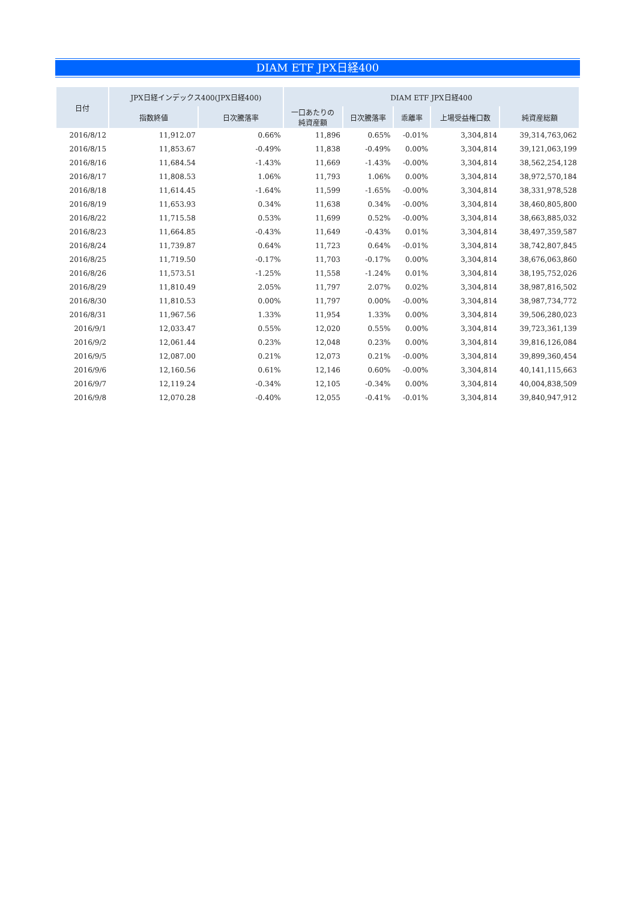DIAM ETF JPX日経400
| 日付 | JPX日経インデックス400(JPX日経400) | | DIAM ETF JPX日経400 | | | | |
| --- | --- | --- | --- | --- | --- | --- | --- |
| | 指数終値 | 日次騰落率 | 一口あたりの 純資産額 | 日次騰落率 | 乖離率 | 上場受益権口数 | 純資産総額 |
| 2016/8/12 | 11,912.07 | 0.66% | 11,896 | 0.65% | -0.01% | 3,304,814 | 39,314,763,062 |
| 2016/8/15 | 11,853.67 | -0.49% | 11,838 | -0.49% | 0.00% | 3,304,814 | 39,121,063,199 |
| 2016/8/16 | 11,684.54 | -1.43% | 11,669 | -1.43% | -0.00% | 3,304,814 | 38,562,254,128 |
| 2016/8/17 | 11,808.53 | 1.06% | 11,793 | 1.06% | 0.00% | 3,304,814 | 38,972,570,184 |
| 2016/8/18 | 11,614.45 | -1.64% | 11,599 | -1.65% | -0.00% | 3,304,814 | 38,331,978,528 |
| 2016/8/19 | 11,653.93 | 0.34% | 11,638 | 0.34% | -0.00% | 3,304,814 | 38,460,805,800 |
| 2016/8/22 | 11,715.58 | 0.53% | 11,699 | 0.52% | -0.00% | 3,304,814 | 38,663,885,032 |
| 2016/8/23 | 11,664.85 | -0.43% | 11,649 | -0.43% | 0.01% | 3,304,814 | 38,497,359,587 |
| 2016/8/24 | 11,739.87 | 0.64% | 11,723 | 0.64% | -0.01% | 3,304,814 | 38,742,807,845 |
| 2016/8/25 | 11,719.50 | -0.17% | 11,703 | -0.17% | 0.00% | 3,304,814 | 38,676,063,860 |
| 2016/8/26 | 11,573.51 | -1.25% | 11,558 | -1.24% | 0.01% | 3,304,814 | 38,195,752,026 |
| 2016/8/29 | 11,810.49 | 2.05% | 11,797 | 2.07% | 0.02% | 3,304,814 | 38,987,816,502 |
| 2016/8/30 | 11,810.53 | 0.00% | 11,797 | 0.00% | -0.00% | 3,304,814 | 38,987,734,772 |
| 2016/8/31 | 11,967.56 | 1.33% | 11,954 | 1.33% | 0.00% | 3,304,814 | 39,506,280,023 |
| 2016/9/1 | 12,033.47 | 0.55% | 12,020 | 0.55% | 0.00% | 3,304,814 | 39,723,361,139 |
| 2016/9/2 | 12,061.44 | 0.23% | 12,048 | 0.23% | 0.00% | 3,304,814 | 39,816,126,084 |
| 2016/9/5 | 12,087.00 | 0.21% | 12,073 | 0.21% | -0.00% | 3,304,814 | 39,899,360,454 |
| 2016/9/6 | 12,160.56 | 0.61% | 12,146 | 0.60% | -0.00% | 3,304,814 | 40,141,115,663 |
| 2016/9/7 | 12,119.24 | -0.34% | 12,105 | -0.34% | 0.00% | 3,304,814 | 40,004,838,509 |
| 2016/9/8 | 12,070.28 | -0.40% | 12,055 | -0.41% | -0.01% | 3,304,814 | 39,840,947,912 |